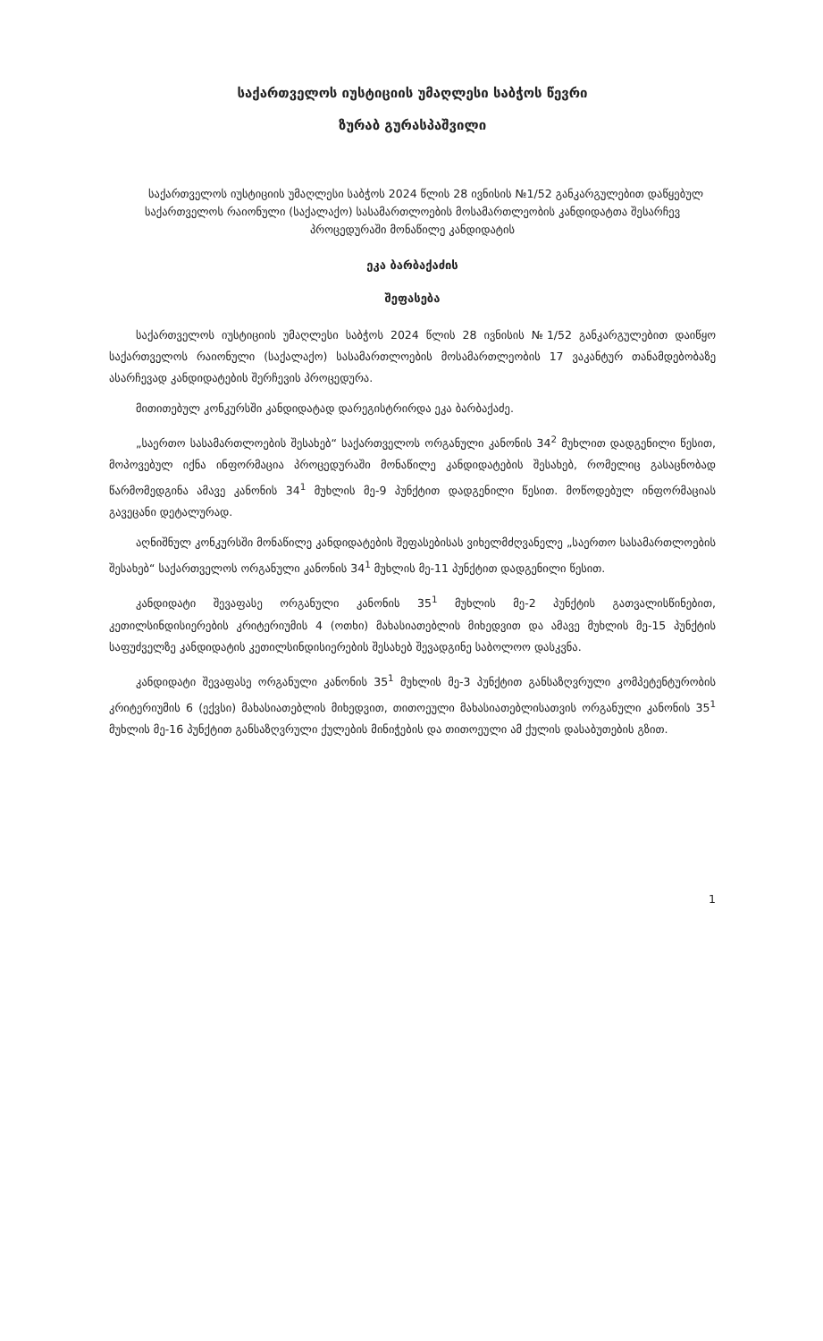საქართველოს იუსტიციის უმაღლესი საბჭოს წევრი
ზურაბ გურასპაშვილი
საქართველოს იუსტიციის უმაღლესი საბჭოს 2024 წლის 28 ივნისის №1/52 განკარგულებით დაწყებულ საქართველოს რაიონული (საქალაქო) სასამართლოების მოსამართლეობის კანდიდატთა შესარჩევ პროცედურაში მონაწილე კანდიდატის
ეკა ბარბაქაძის
შეფასება
საქართველოს იუსტიციის უმაღლესი საბჭოს 2024 წლის 28 ივნისის №1/52 განკარგულებით დაიწყო საქართველოს რაიონული (საქალაქო) სასამართლოების მოსამართლეობის 17 ვაკანტურ თანამდებობაზე ასარჩევად კანდიდატების შერჩევის პროცედურა.
მითითებულ კონკურსში კანდიდატად დარეგისტრირდა ეკა ბარბაქაძე.
„საერთო სასამართლოების შესახებ“ საქართველოს ორგანული კანონის 34<sup>2</sup> მუხლით დადგენილი წესით, მოპოვებულ იქნა ინფორმაცია პროცედურაში მონაწილე კანდიდატების შესახებ, რომელიც გასაცნობად წარმომედგინა ამავე კანონის 34<sup>1</sup> მუხლის მე-9 პუნქტით დადგენილი წესით. მოწოდებულ ინფორმაციას გავეცანი დეტალურად.
აღნიშნულ კონკურსში მონაწილე კანდიდატების შეფასებისას ვიხელმძღვანელე „საერთო სასამართლოების შესახებ“ საქართველოს ორგანული კანონის 34<sup>1</sup> მუხლის მე-11 პუნქტით დადგენილი წესით.
კანდიდატი შევაფასე ორგანული კანონის 35<sup>1</sup> მუხლის მე-2 პუნქტის გათვალისწინებით, კეთილსინდისიერების კრიტერიუმის 4 (ოთხი) მახასიათებლის მიხედვით და ამავე მუხლის მე-15 პუნქტის საფუძველზე კანდიდატის კეთილსინდისიერების შესახებ შევადგინე საბოლოო დასკვნა.
კანდიდატი შევაფასე ორგანული კანონის 35<sup>1</sup> მუხლის მე-3 პუნქტით განსაზღვრული კომპეტენტურობის კრიტერიუმის 6 (ექვსი) მახასიათებლის მიხედვით, თითოეული მახასიათებლისათვის ორგანული კანონის 35<sup>1</sup> მუხლის მე-16 პუნქტით განსაზღვრული ქულების მინიჭების და თითოეული ამ ქულის დასაბუთების გზით.
1